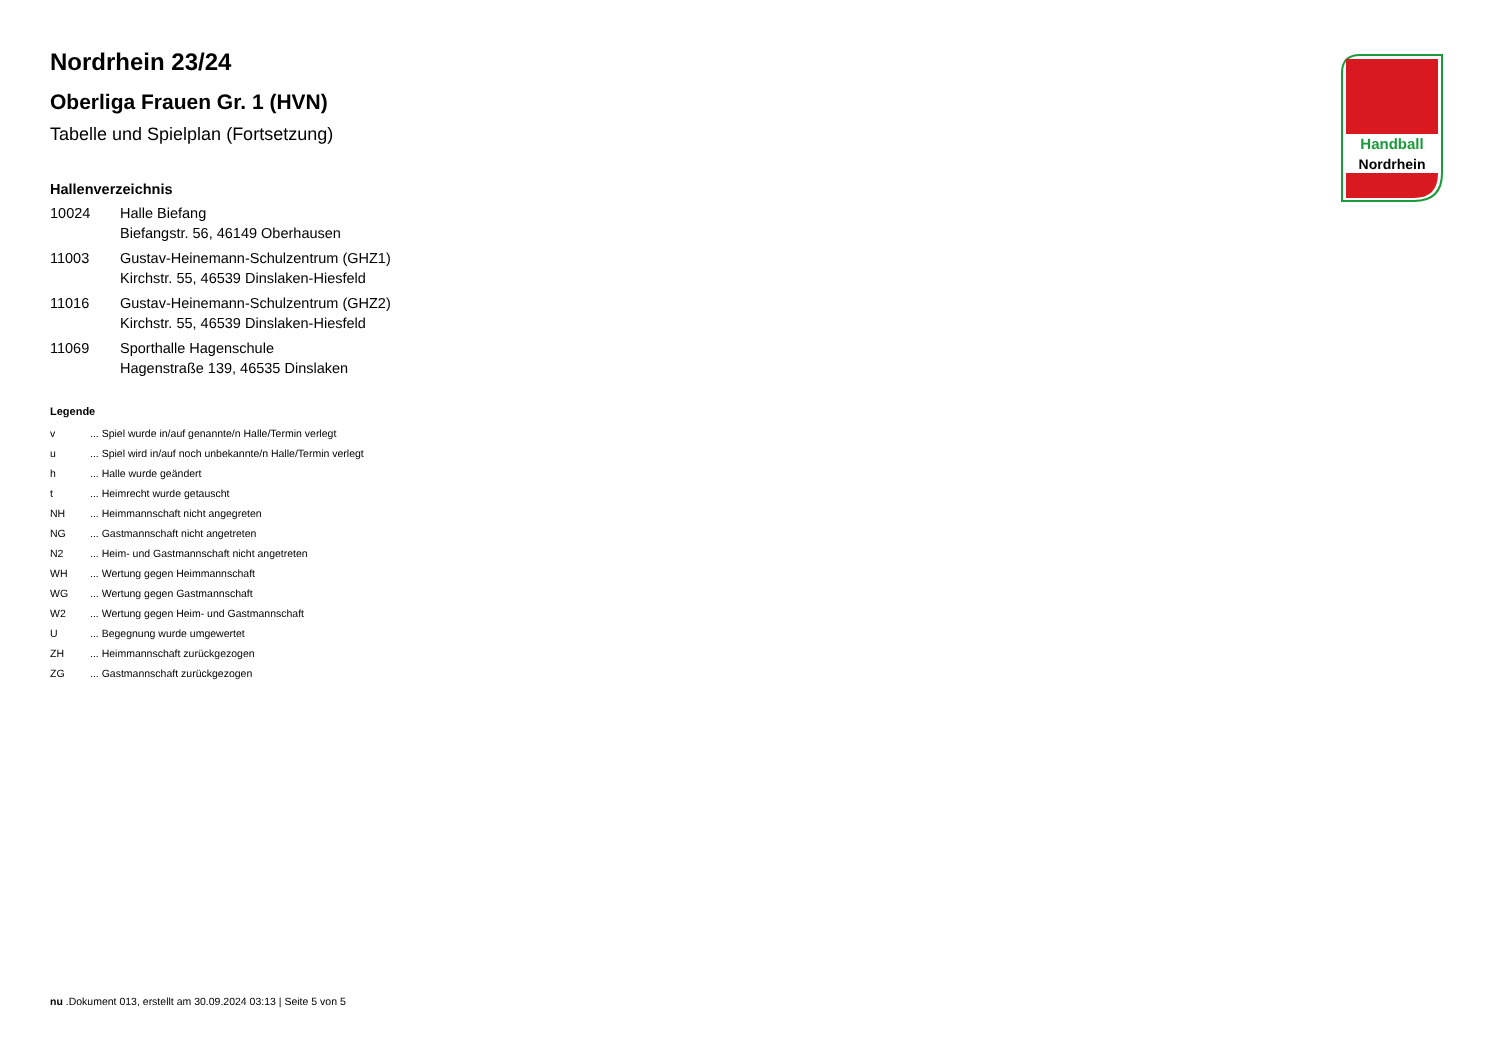Handball
Nordrhein
Nordrhein 23/24
Oberliga Frauen Gr. 1 (HVN)
Tabelle und Spielplan (Fortsetzung)
Hallenverzeichnis
| 10024 | Halle Biefang Biefangstr. 56, 46149 Oberhausen |
| 11003 | Gustav-Heinemann-Schulzentrum (GHZ1) Kirchstr. 55, 46539 Dinslaken-Hiesfeld |
| 11016 | Gustav-Heinemann-Schulzentrum (GHZ2) Kirchstr. 55, 46539 Dinslaken-Hiesfeld |
| 11069 | Sporthalle Hagenschule Hagenstraße 139, 46535 Dinslaken |
Legende
| v | ... Spiel wurde in/auf genannte/n Halle/Termin verlegt |
| u | ... Spiel wird in/auf noch unbekannte/n Halle/Termin verlegt |
| h | ... Halle wurde geändert |
| t | ... Heimrecht wurde getauscht |
| NH | ... Heimmannschaft nicht angegreten |
| NG | ... Gastmannschaft nicht angetreten |
| N2 | ... Heim- und Gastmannschaft nicht angetreten |
| WH | ... Wertung gegen Heimmannschaft |
| WG | ... Wertung gegen Gastmannschaft |
| W2 | ... Wertung gegen Heim- und Gastmannschaft |
| U | ... Begegnung wurde umgewertet |
| ZH | ... Heimmannschaft zurückgezogen |
| ZG | ... Gastmannschaft zurückgezogen |
nu .Dokument 013, erstellt am 30.09.2024 03:13 | Seite 5 von 5